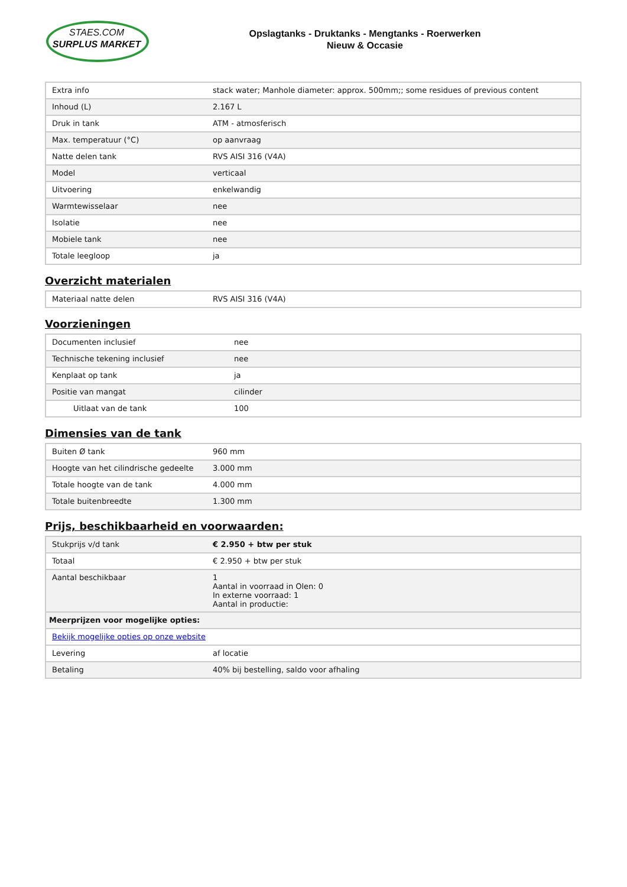STAES.COM
SURPLUS MARKET
Opslagtanks - Druktanks - Mengtanks - Roerwerken
Nieuw & Occasie
| Extra info | stack water; Manhole diameter: approx. 500mm;; some residues of previous content |
| Inhoud (L) | 2.167 L |
| Druk in tank | ATM - atmosferisch |
| Max. temperatuur (°C) | op aanvraag |
| Natte delen tank | RVS AISI 316 (V4A) |
| Model | verticaal |
| Uitvoering | enkelwandig |
| Warmtewisselaar | nee |
| Isolatie | nee |
| Mobiele tank | nee |
| Totale leegloop | ja |
Overzicht materialen
| Materiaal natte delen | RVS AISI 316 (V4A) |
Voorzieningen
| Documenten inclusief | nee |
| Technische tekening inclusief | nee |
| Kenplaat op tank | ja |
| Positie van mangat | cilinder |
| Uitlaat van de tank | 100 |
Dimensies van de tank
| Buiten Ø tank | 960 mm |
| Hoogte van het cilindrische gedeelte | 3.000 mm |
| Totale hoogte van de tank | 4.000 mm |
| Totale buitenbreedte | 1.300 mm |
Prijs, beschikbaarheid en voorwaarden:
| Stukprijs v/d tank | € 2.950 + btw per stuk |
| Totaal | € 2.950 + btw per stuk |
| Aantal beschikbaar | 1 Aantal in voorraad in Olen: 0 In externe voorraad: 1 Aantal in productie: |
| Meerprijzen voor mogelijke opties: | |
| Bekijk mogelijke opties op onze website | |
| Levering | af locatie |
| Betaling | 40% bij bestelling, saldo voor afhaling |